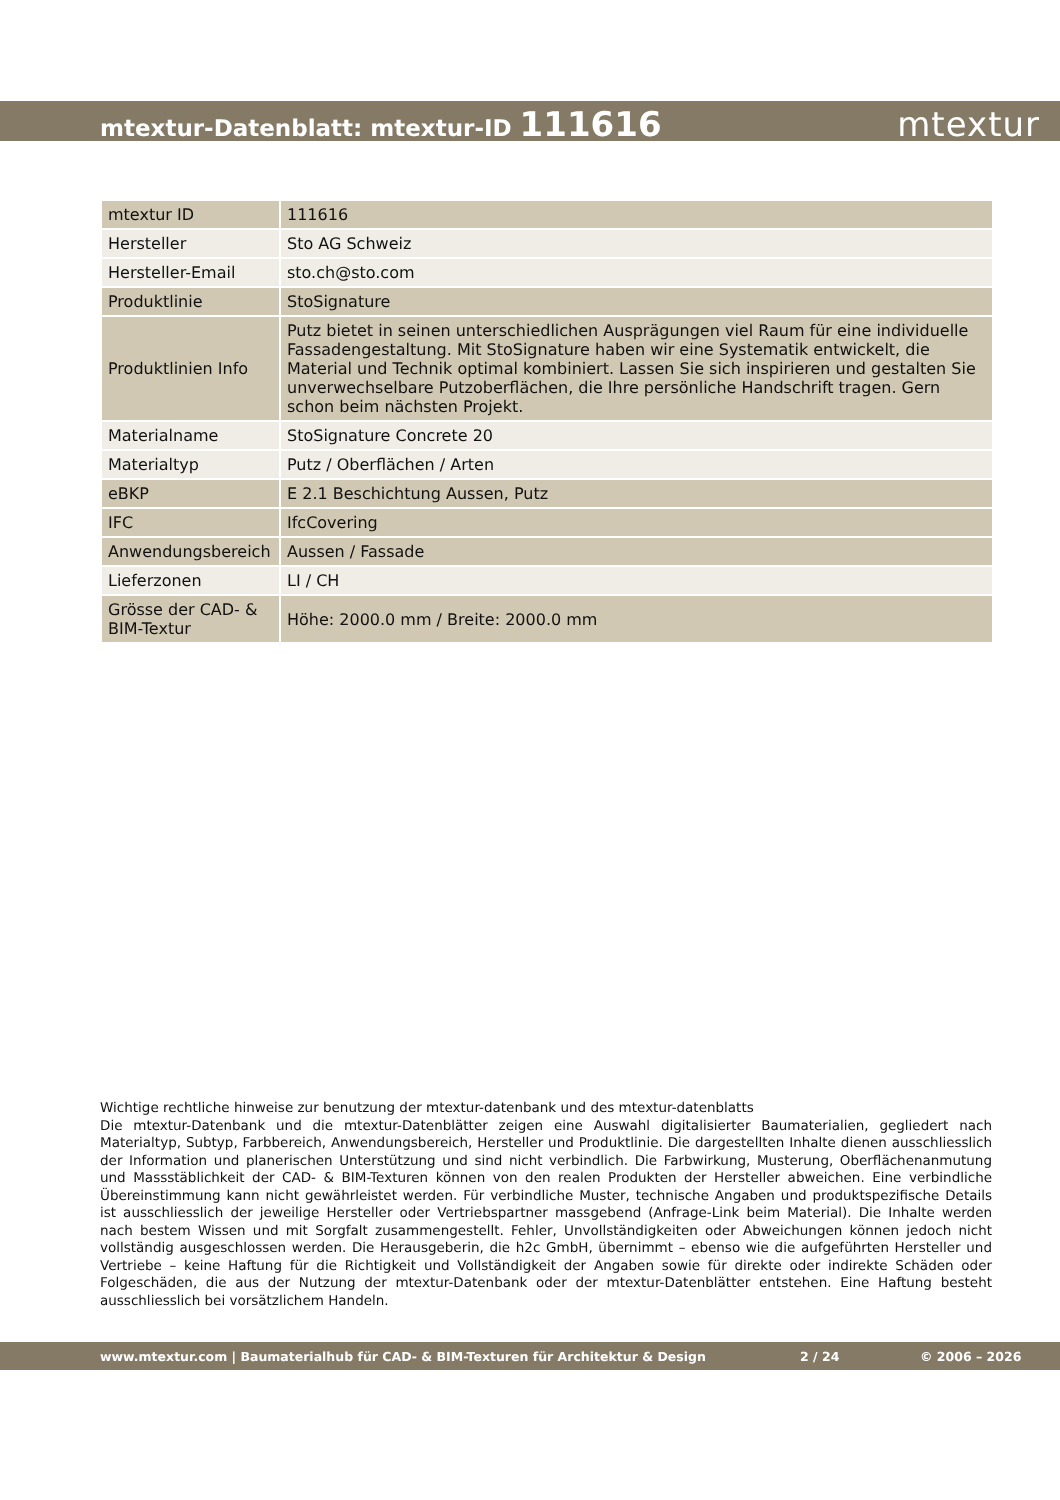mtextur-Datenblatt: mtextur-ID 111616
mtextur
| mtextur ID | 111616 |
| Hersteller | Sto AG Schweiz |
| Hersteller-Email | sto.ch@sto.com |
| Produktlinie | StoSignature |
| Produktlinien Info | Putz bietet in seinen unterschiedlichen Ausprägungen viel Raum für eine individuelle Fassadengestaltung. Mit StoSignature haben wir eine Systematik entwickelt, die Material und Technik optimal kombiniert. Lassen Sie sich inspirieren und gestalten Sie unverwechselbare Putzoberflächen, die Ihre persönliche Handschrift tragen. Gern schon beim nächsten Projekt. |
| Materialname | StoSignature Concrete 20 |
| Materialtyp | Putz / Oberflächen / Arten |
| eBKP | E 2.1 Beschichtung Aussen, Putz |
| IFC | IfcCovering |
| Anwendungsbereich | Aussen / Fassade |
| Lieferzonen | LI / CH |
| Grösse der CAD- & BIM-Textur | Höhe: 2000.0 mm / Breite: 2000.0 mm |
Wichtige rechtliche hinweise zur benutzung der mtextur-datenbank und des mtextur-datenblatts
Die mtextur-Datenbank und die mtextur-Datenblätter zeigen eine Auswahl digitalisierter Baumaterialien, gegliedert nach Materialtyp, Subtyp, Farbbereich, Anwendungsbereich, Hersteller und Produktlinie. Die dargestellten Inhalte dienen ausschliesslich der Information und planerischen Unterstützung und sind nicht verbindlich. Die Farbwirkung, Musterung, Oberflächenanmutung und Massstäblichkeit der CAD- & BIM-Texturen können von den realen Produkten der Hersteller abweichen. Eine verbindliche Übereinstimmung kann nicht gewährleistet werden. Für verbindliche Muster, technische Angaben und produktspezifische Details ist ausschliesslich der jeweilige Hersteller oder Vertriebspartner massgebend (Anfrage-Link beim Material). Die Inhalte werden nach bestem Wissen und mit Sorgfalt zusammengestellt. Fehler, Unvollständigkeiten oder Abweichungen können jedoch nicht vollständig ausgeschlossen werden. Die Herausgeberin, die h2c GmbH, übernimmt – ebenso wie die aufgeführten Hersteller und Vertriebe – keine Haftung für die Richtigkeit und Vollständigkeit der Angaben sowie für direkte oder indirekte Schäden oder Folgeschäden, die aus der Nutzung der mtextur-Datenbank oder der mtextur-Datenblätter entstehen. Eine Haftung besteht ausschliesslich bei vorsätzlichem Handeln.
www.mtextur.com | Baumaterialhub für CAD- & BIM-Texturen für Architektur & Design 2 / 24 © 2006 – 2026